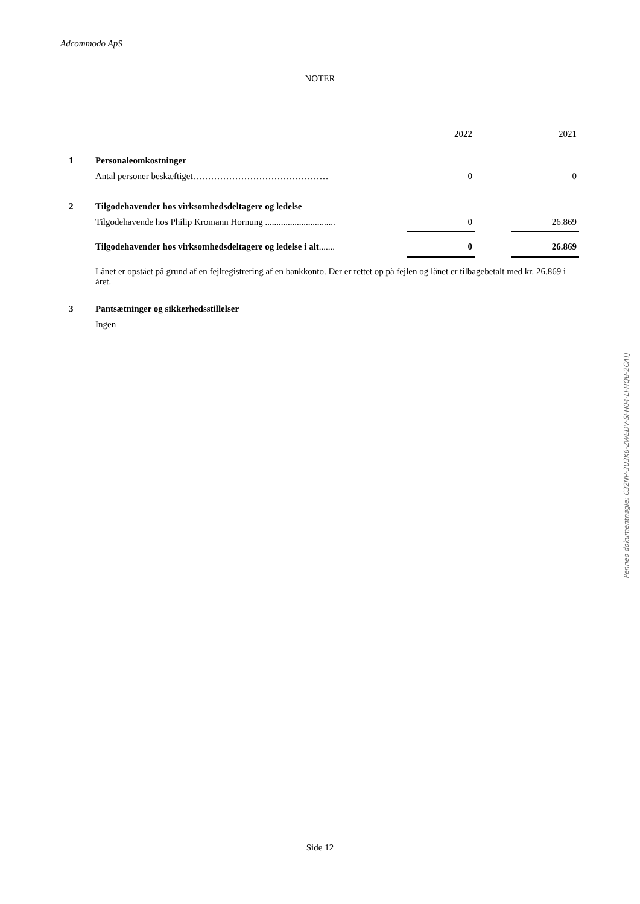Adcommodo ApS
NOTER
| | | 2022 | | 2021 |
| 1 | Personaleomkostninger | | | |
| | Antal personer beskæftiget……………………………………… | 0 | | 0 |
| 2 | Tilgodehavender hos virksomhedsdeltagere og ledelse | | | |
| | Tilgodehavende hos Philip Kromann Hornung ............................... | 0 | | 26.869 |
| | Tilgodehavender hos virksomhedsdeltagere og ledelse i alt ....... | 0 | | 26.869 |
| | Lånet er opstået på grund af en fejlregistrering af en bankkonto. Der er rettet op på fejlen og lånet er tilbagebetalt med kr. 26.869 i året. | | | |
| 3 | Pantsætninger og sikkerhedsstillelser | | | |
| | Ingen | | | |
Penneo dokumentnøgle: C32NP-3U3K6-ZWEDV-SFH04-LFHQB-2CATJ
Side 12